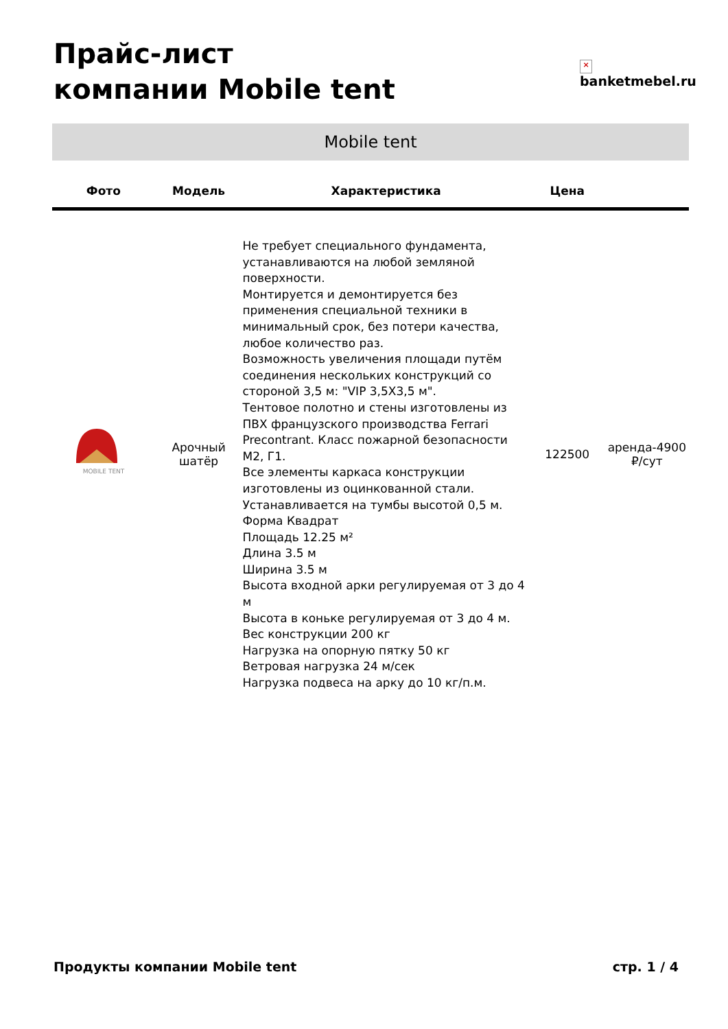Прайс-лист
компании Mobile tent
×
banketmebel.ru
Mobile tent
| Фото | Модель | Характеристика | Цена | |
| --- | --- | --- | --- | --- |
| MOBILE TENT | Арочный шатёр | Не требует специального фундамента, устанавливаются на любой земляной поверхности. Монтируется и демонтируется без применения специальной техники в минимальный срок, без потери качества, любое количество раз. Возможность увеличения площади путём соединения нескольких конструкций со стороной 3,5 м: "VIP 3,5Х3,5 м". Тентовое полотно и стены изготовлены из ПВХ французского производства Ferrari Precontrant. Класс пожарной безопасности М2, Г1. Все элементы каркаса конструкции изготовлены из оцинкованной стали. Устанавливается на тумбы высотой 0,5 м. Форма Квадрат Площадь 12.25 м² Длина 3.5 м Ширина 3.5 м Высота входной арки регулируемая от 3 до 4 м Высота в коньке регулируемая от 3 до 4 м. Вес конструкции 200 кг Нагрузка на опорную пятку 50 кг Ветровая нагрузка 24 м/сек Нагрузка подвеса на арку до 10 кг/п.м. | 122500 | аренда-4900 ₽/сут |
Продукты компании Mobile tent стр. 1 / 4